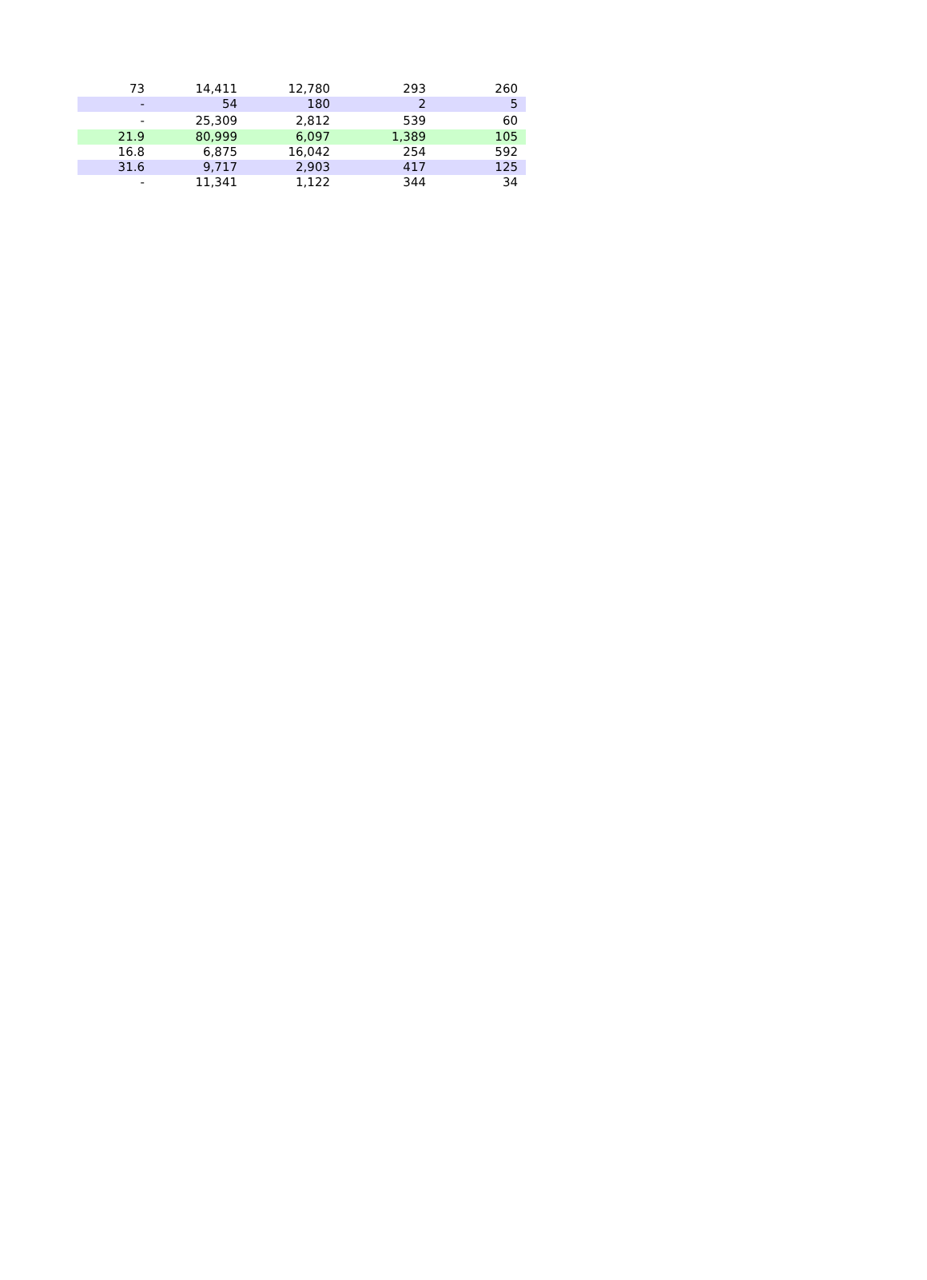| 73 | 14,411 | 12,780 | 293 | 260 |
| - | 54 | 180 | 2 | 5 |
| - | 25,309 | 2,812 | 539 | 60 |
| 21.9 | 80,999 | 6,097 | 1,389 | 105 |
| 16.8 | 6,875 | 16,042 | 254 | 592 |
| 31.6 | 9,717 | 2,903 | 417 | 125 |
| - | 11,341 | 1,122 | 344 | 34 |